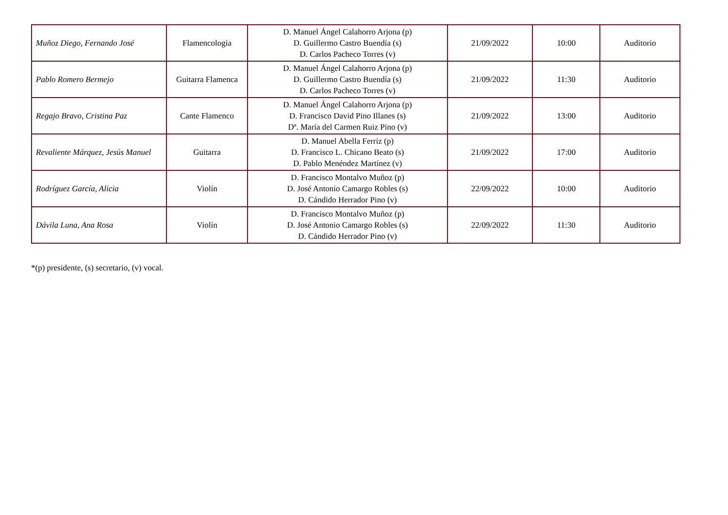| Muñoz Diego, Fernando José | Flamencología | D. Manuel Ángel Calahorro Arjona (p) D. Guillermo Castro Buendía (s) D. Carlos Pacheco Torres (v) | 21/09/2022 | 10:00 | Auditorio |
| Pablo Romero Bermejo | Guitarra Flamenca | D. Manuel Ángel Calahorro Arjona (p) D. Guillermo Castro Buendía (s) D. Carlos Pacheco Torres (v) | 21/09/2022 | 11:30 | Auditorio |
| Regajo Bravo, Cristina Paz | Cante Flamenco | D. Manuel Ángel Calahorro Arjona (p) D. Francisco David Pino Illanes (s) Dª. María del Carmen Ruiz Pino (v) | 21/09/2022 | 13:00 | Auditorio |
| Revaliente Márquez, Jesús Manuel | Guitarra | D. Manuel Abella Ferriz (p) D. Francisco L. Chicano Beato (s) D. Pablo Menéndez Martínez (v) | 21/09/2022 | 17:00 | Auditorio |
| Rodríguez García, Alicia | Violín | D. Francisco Montalvo Muñoz (p) D. José Antonio Camargo Robles (s) D. Cándido Herrador Pino (v) | 22/09/2022 | 10:00 | Auditorio |
| Dávila Luna, Ana Rosa | Violín | D. Francisco Montalvo Muñoz (p) D. José Antonio Camargo Robles (s) D. Cándido Herrador Pino (v) | 22/09/2022 | 11:30 | Auditorio |
*(p) presidente, (s) secretario, (v) vocal.